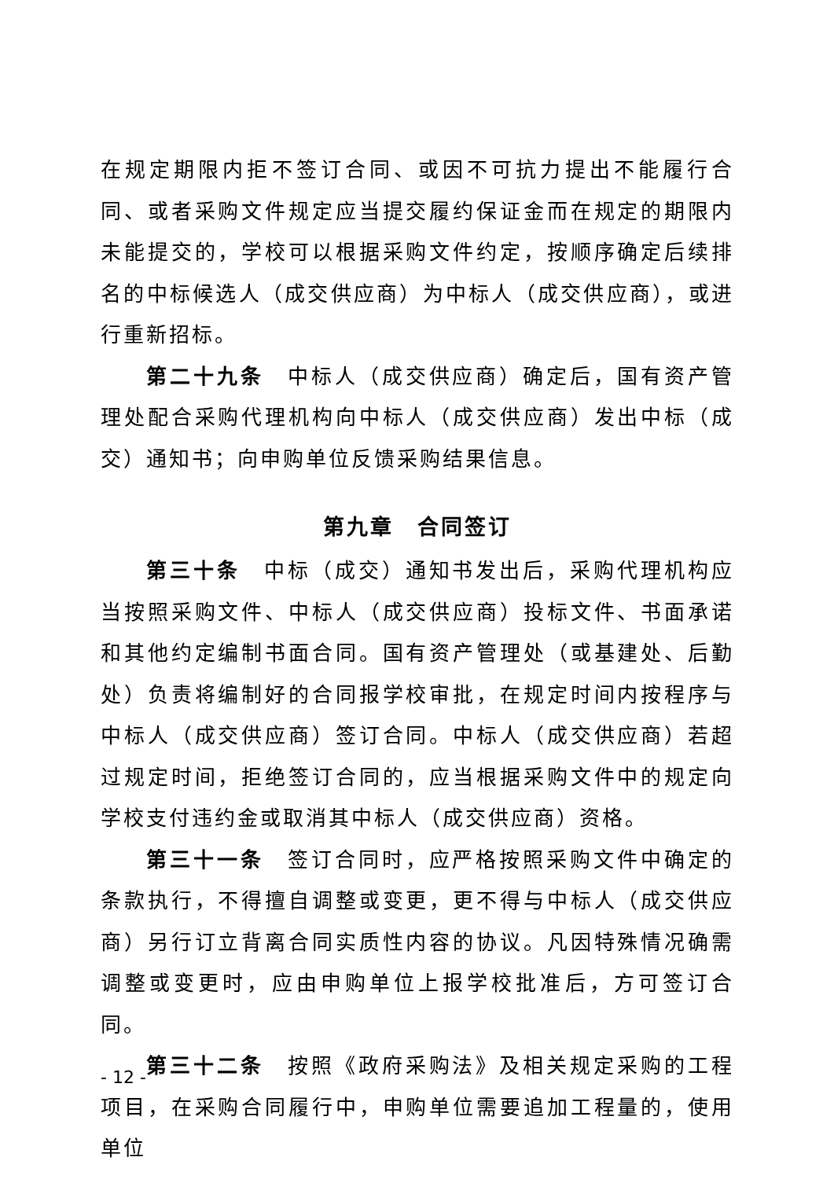在规定期限内拒不签订合同、或因不可抗力提出不能履行合同、或者采购文件规定应当提交履约保证金而在规定的期限内未能提交的，学校可以根据采购文件约定，按顺序确定后续排名的中标候选人（成交供应商）为中标人（成交供应商），或进行重新招标。
第二十九条　中标人（成交供应商）确定后，国有资产管理处配合采购代理机构向中标人（成交供应商）发出中标（成交）通知书；向申购单位反馈采购结果信息。
第九章　合同签订
第三十条　中标（成交）通知书发出后，采购代理机构应当按照采购文件、中标人（成交供应商）投标文件、书面承诺和其他约定编制书面合同。国有资产管理处（或基建处、后勤处）负责将编制好的合同报学校审批，在规定时间内按程序与中标人（成交供应商）签订合同。中标人（成交供应商）若超过规定时间，拒绝签订合同的，应当根据采购文件中的规定向学校支付违约金或取消其中标人（成交供应商）资格。
第三十一条　签订合同时，应严格按照采购文件中确定的条款执行，不得擅自调整或变更，更不得与中标人（成交供应商）另行订立背离合同实质性内容的协议。凡因特殊情况确需调整或变更时，应由申购单位上报学校批准后，方可签订合同。
第三十二条　按照《政府采购法》及相关规定采购的工程项目，在采购合同履行中，申购单位需要追加工程量的，使用单位
- 12 -